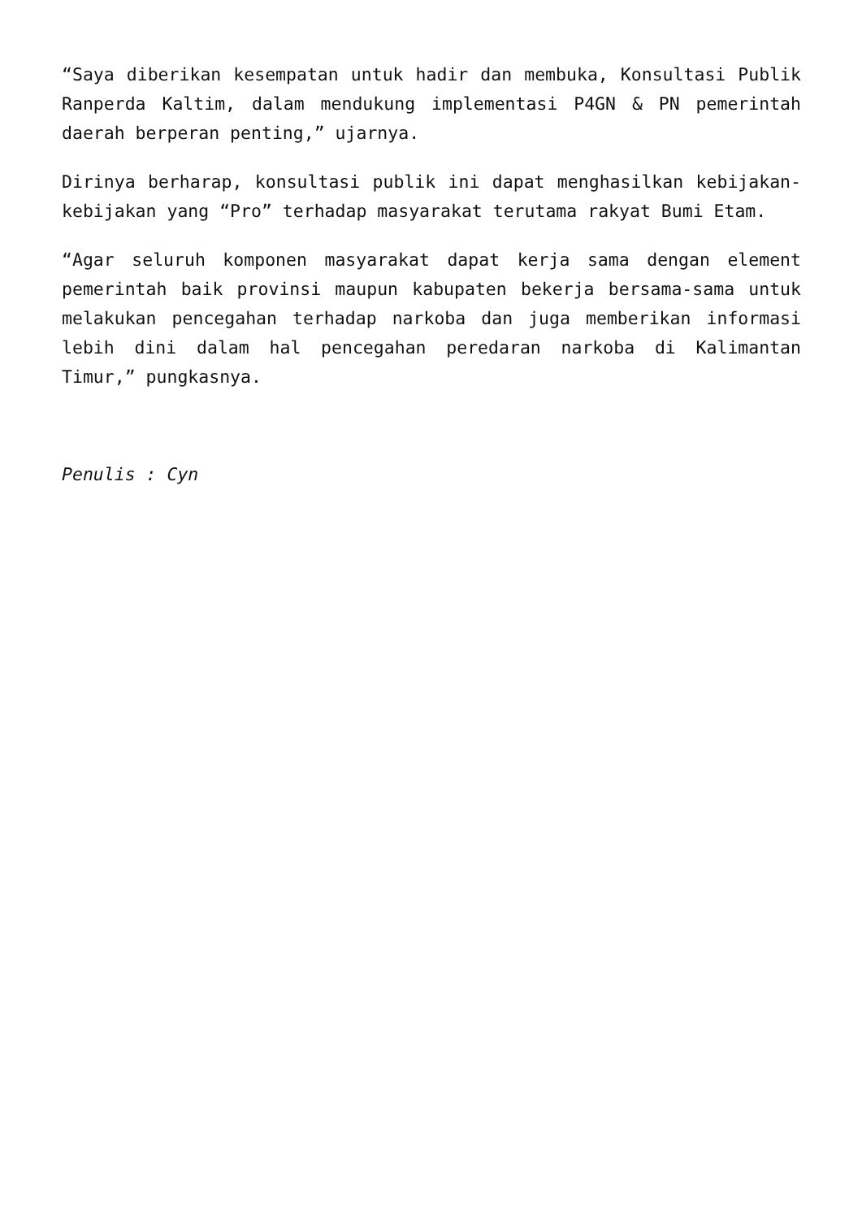“Saya diberikan kesempatan untuk hadir dan membuka, Konsultasi Publik Ranperda Kaltim, dalam mendukung implementasi P4GN & PN pemerintah daerah berperan penting,” ujarnya.
Dirinya berharap, konsultasi publik ini dapat menghasilkan kebijakan-kebijakan yang “Pro” terhadap masyarakat terutama rakyat Bumi Etam.
“Agar seluruh komponen masyarakat dapat kerja sama dengan element pemerintah baik provinsi maupun kabupaten bekerja bersama-sama untuk melakukan pencegahan terhadap narkoba dan juga memberikan informasi lebih dini dalam hal pencegahan peredaran narkoba di Kalimantan Timur,” pungkasnya.
Penulis : Cyn